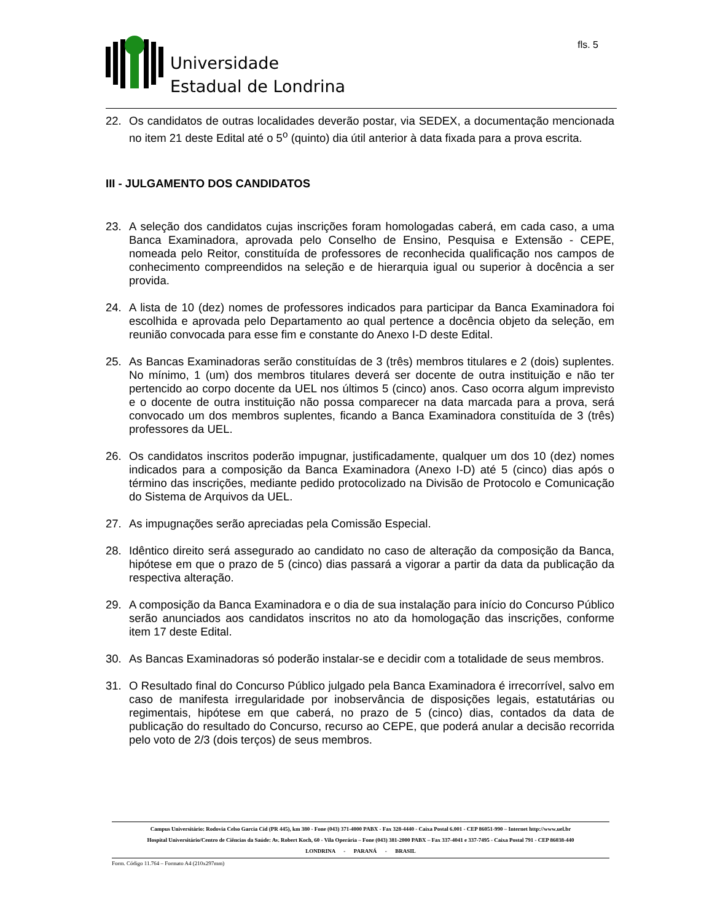Universidade
Estadual de Londrina
fls. 5
22. Os candidatos de outras localidades deverão postar, via SEDEX, a documentação mencionada no item 21 deste Edital até o 5<sup>o</sup> (quinto) dia útil anterior à data fixada para a prova escrita.
III - JULGAMENTO DOS CANDIDATOS
23. A seleção dos candidatos cujas inscrições foram homologadas caberá, em cada caso, a uma Banca Examinadora, aprovada pelo Conselho de Ensino, Pesquisa e Extensão - CEPE, nomeada pelo Reitor, constituída de professores de reconhecida qualificação nos campos de conhecimento compreendidos na seleção e de hierarquia igual ou superior à docência a ser provida.
24. A lista de 10 (dez) nomes de professores indicados para participar da Banca Examinadora foi escolhida e aprovada pelo Departamento ao qual pertence a docência objeto da seleção, em reunião convocada para esse fim e constante do Anexo I-D deste Edital.
25. As Bancas Examinadoras serão constituídas de 3 (três) membros titulares e 2 (dois) suplentes. No mínimo, 1 (um) dos membros titulares deverá ser docente de outra instituição e não ter pertencido ao corpo docente da UEL nos últimos 5 (cinco) anos. Caso ocorra algum imprevisto e o docente de outra instituição não possa comparecer na data marcada para a prova, será convocado um dos membros suplentes, ficando a Banca Examinadora constituída de 3 (três) professores da UEL.
26. Os candidatos inscritos poderão impugnar, justificadamente, qualquer um dos 10 (dez) nomes indicados para a composição da Banca Examinadora (Anexo I-D) até 5 (cinco) dias após o término das inscrições, mediante pedido protocolizado na Divisão de Protocolo e Comunicação do Sistema de Arquivos da UEL.
27. As impugnações serão apreciadas pela Comissão Especial.
28. Idêntico direito será assegurado ao candidato no caso de alteração da composição da Banca, hipótese em que o prazo de 5 (cinco) dias passará a vigorar a partir da data da publicação da respectiva alteração.
29. A composição da Banca Examinadora e o dia de sua instalação para início do Concurso Público serão anunciados aos candidatos inscritos no ato da homologação das inscrições, conforme item 17 deste Edital.
30. As Bancas Examinadoras só poderão instalar-se e decidir com a totalidade de seus membros.
31. O Resultado final do Concurso Público julgado pela Banca Examinadora é irrecorrível, salvo em caso de manifesta irregularidade por inobservância de disposições legais, estatutárias ou regimentais, hipótese em que caberá, no prazo de 5 (cinco) dias, contados da data de publicação do resultado do Concurso, recurso ao CEPE, que poderá anular a decisão recorrida pelo voto de 2/3 (dois terços) de seus membros.
Campus Universitário: Rodovia Celso Garcia Cid (PR 445), km 380 - Fone (043) 371-4000 PABX - Fax 328-4440 - Caixa Postal 6.001 - CEP 86051-990 – Internet http://www.uel.br
Hospital Universitário/Centro de Ciências da Saúde: Av. Robert Koch, 60 - Vila Operária – Fone (043) 381-2000 PABX – Fax 337-4041 e 337-7495 - Caixa Postal 791 - CEP 86038-440
LONDRINA - PARANÁ - BRASIL
Form. Código 11.764 – Formato A4 (210x297mm)